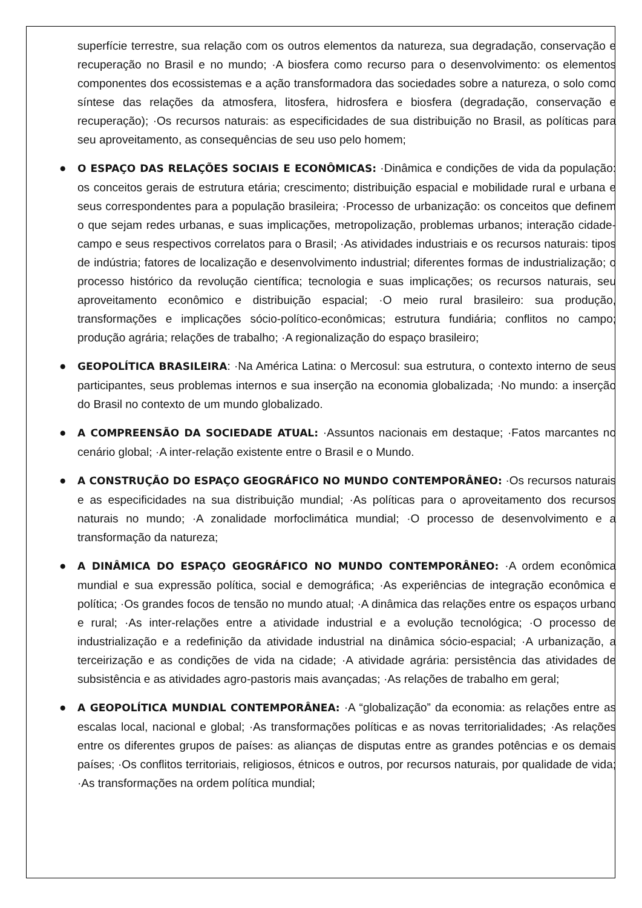superfície terrestre, sua relação com os outros elementos da natureza, sua degradação, conservação e recuperação no Brasil e no mundo; ·A biosfera como recurso para o desenvolvimento: os elementos componentes dos ecossistemas e a ação transformadora das sociedades sobre a natureza, o solo como síntese das relações da atmosfera, litosfera, hidrosfera e biosfera (degradação, conservação e recuperação); ·Os recursos naturais: as especificidades de sua distribuição no Brasil, as políticas para seu aproveitamento, as consequências de seu uso pelo homem;
● O ESPAÇO DAS RELAÇÕES SOCIAIS E ECONÔMICAS: ·Dinâmica e condições de vida da população: os conceitos gerais de estrutura etária; crescimento; distribuição espacial e mobilidade rural e urbana e seus correspondentes para a população brasileira; ·Processo de urbanização: os conceitos que definem o que sejam redes urbanas, e suas implicações, metropolização, problemas urbanos; interação cidade-campo e seus respectivos correlatos para o Brasil; ·As atividades industriais e os recursos naturais: tipos de indústria; fatores de localização e desenvolvimento industrial; diferentes formas de industrialização; o processo histórico da revolução científica; tecnologia e suas implicações; os recursos naturais, seu aproveitamento econômico e distribuição espacial; ·O meio rural brasileiro: sua produção, transformações e implicações sócio-político-econômicas; estrutura fundiária; conflitos no campo; produção agrária; relações de trabalho; ·A regionalização do espaço brasileiro;
● GEOPOLÍTICA BRASILEIRA: ·Na América Latina: o Mercosul: sua estrutura, o contexto interno de seus participantes, seus problemas internos e sua inserção na economia globalizada; ·No mundo: a inserção do Brasil no contexto de um mundo globalizado.
● A COMPREENSÃO DA SOCIEDADE ATUAL: ·Assuntos nacionais em destaque; ·Fatos marcantes no cenário global; ·A inter-relação existente entre o Brasil e o Mundo.
● A CONSTRUÇÃO DO ESPAÇO GEOGRÁFICO NO MUNDO CONTEMPORÂNEO: ·Os recursos naturais e as especificidades na sua distribuição mundial; ·As políticas para o aproveitamento dos recursos naturais no mundo; ·A zonalidade morfoclimática mundial; ·O processo de desenvolvimento e a transformação da natureza;
● A DINÂMICA DO ESPAÇO GEOGRÁFICO NO MUNDO CONTEMPORÂNEO: ·A ordem econômica mundial e sua expressão política, social e demográfica; ·As experiências de integração econômica e política; ·Os grandes focos de tensão no mundo atual; ·A dinâmica das relações entre os espaços urbano e rural; ·As inter-relações entre a atividade industrial e a evolução tecnológica; ·O processo de industrialização e a redefinição da atividade industrial na dinâmica sócio-espacial; ·A urbanização, a terceirização e as condições de vida na cidade; ·A atividade agrária: persistência das atividades de subsistência e as atividades agro-pastoris mais avançadas; ·As relações de trabalho em geral;
● A GEOPOLÍTICA MUNDIAL CONTEMPORÂNEA: ·A “globalização” da economia: as relações entre as escalas local, nacional e global; ·As transformações políticas e as novas territorialidades; ·As relações entre os diferentes grupos de países: as alianças de disputas entre as grandes potências e os demais países; ·Os conflitos territoriais, religiosos, étnicos e outros, por recursos naturais, por qualidade de vida; ·As transformações na ordem política mundial;